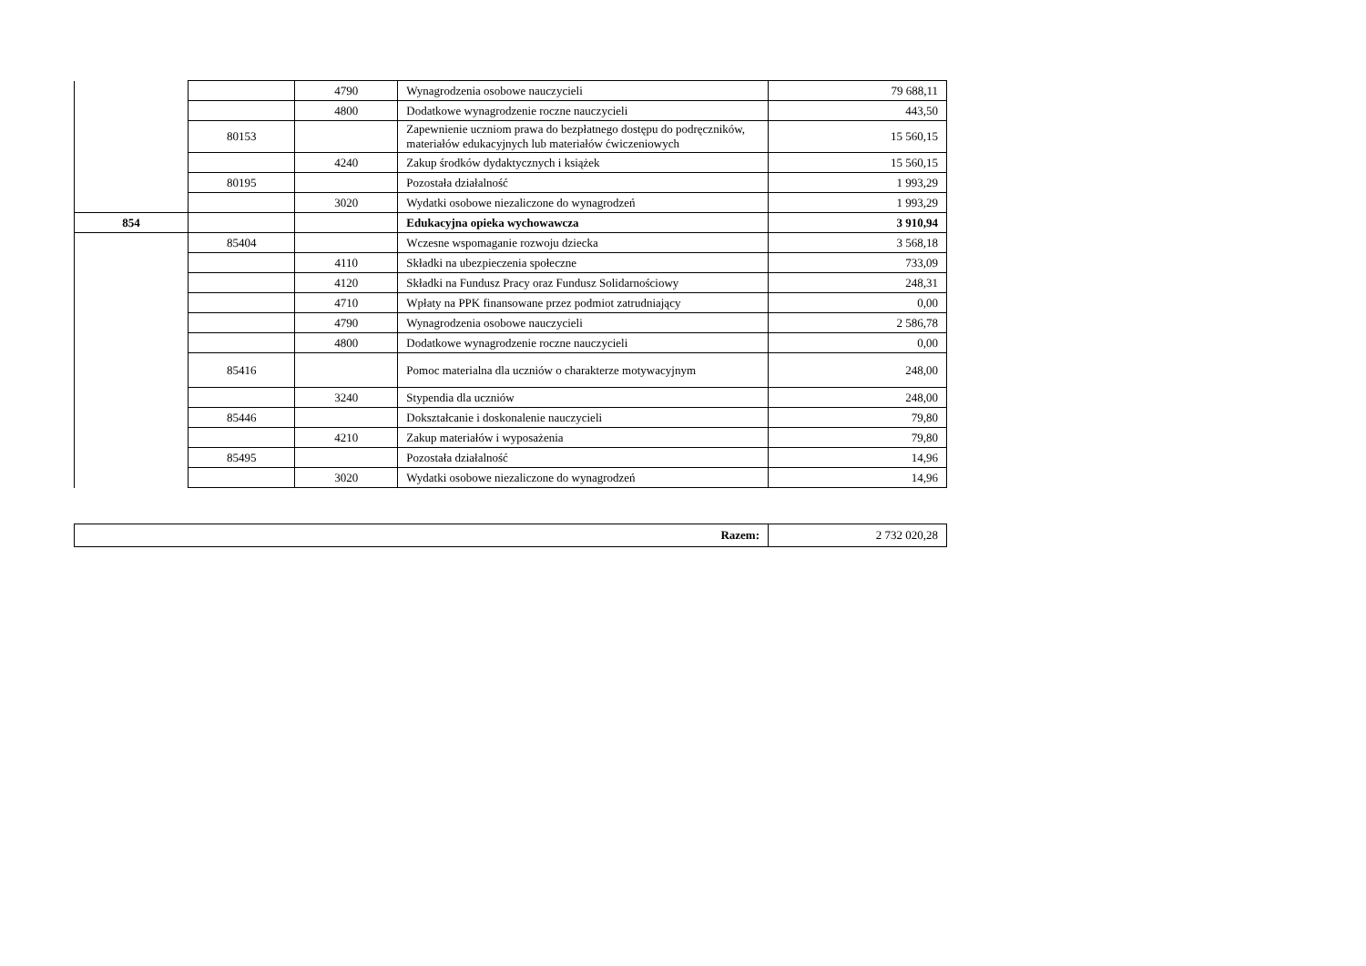| | | 4790 | Wynagrodzenia osobowe nauczycieli | 79 688,11 |
| | | 4800 | Dodatkowe wynagrodzenie roczne nauczycieli | 443,50 |
| | 80153 | | Zapewnienie uczniom prawa do bezpłatnego dostępu do podręczników, materiałów edukacyjnych lub materiałów ćwiczeniowych | 15 560,15 |
| | | 4240 | Zakup środków dydaktycznych i książek | 15 560,15 |
| | 80195 | | Pozostała działalność | 1 993,29 |
| | | 3020 | Wydatki osobowe niezaliczone do wynagrodzeń | 1 993,29 |
| 854 | | | Edukacyjna opieka wychowawcza | 3 910,94 |
| | 85404 | | Wczesne wspomaganie rozwoju dziecka | 3 568,18 |
| | | 4110 | Składki na ubezpieczenia społeczne | 733,09 |
| | | 4120 | Składki na Fundusz Pracy oraz Fundusz Solidarnościowy | 248,31 |
| | | 4710 | Wpłaty na PPK finansowane przez podmiot zatrudniający | 0,00 |
| | | 4790 | Wynagrodzenia osobowe nauczycieli | 2 586,78 |
| | | 4800 | Dodatkowe wynagrodzenie roczne nauczycieli | 0,00 |
| | 85416 | | Pomoc materialna dla uczniów o charakterze motywacyjnym | 248,00 |
| | | 3240 | Stypendia dla uczniów | 248,00 |
| | 85446 | | Dokształcanie i doskonalenie nauczycieli | 79,80 |
| | | 4210 | Zakup materiałów i wyposażenia | 79,80 |
| | 85495 | | Pozostała działalność | 14,96 |
| | | 3020 | Wydatki osobowe niezaliczone do wynagrodzeń | 14,96 |
| Razem: | 2 732 020,28 |